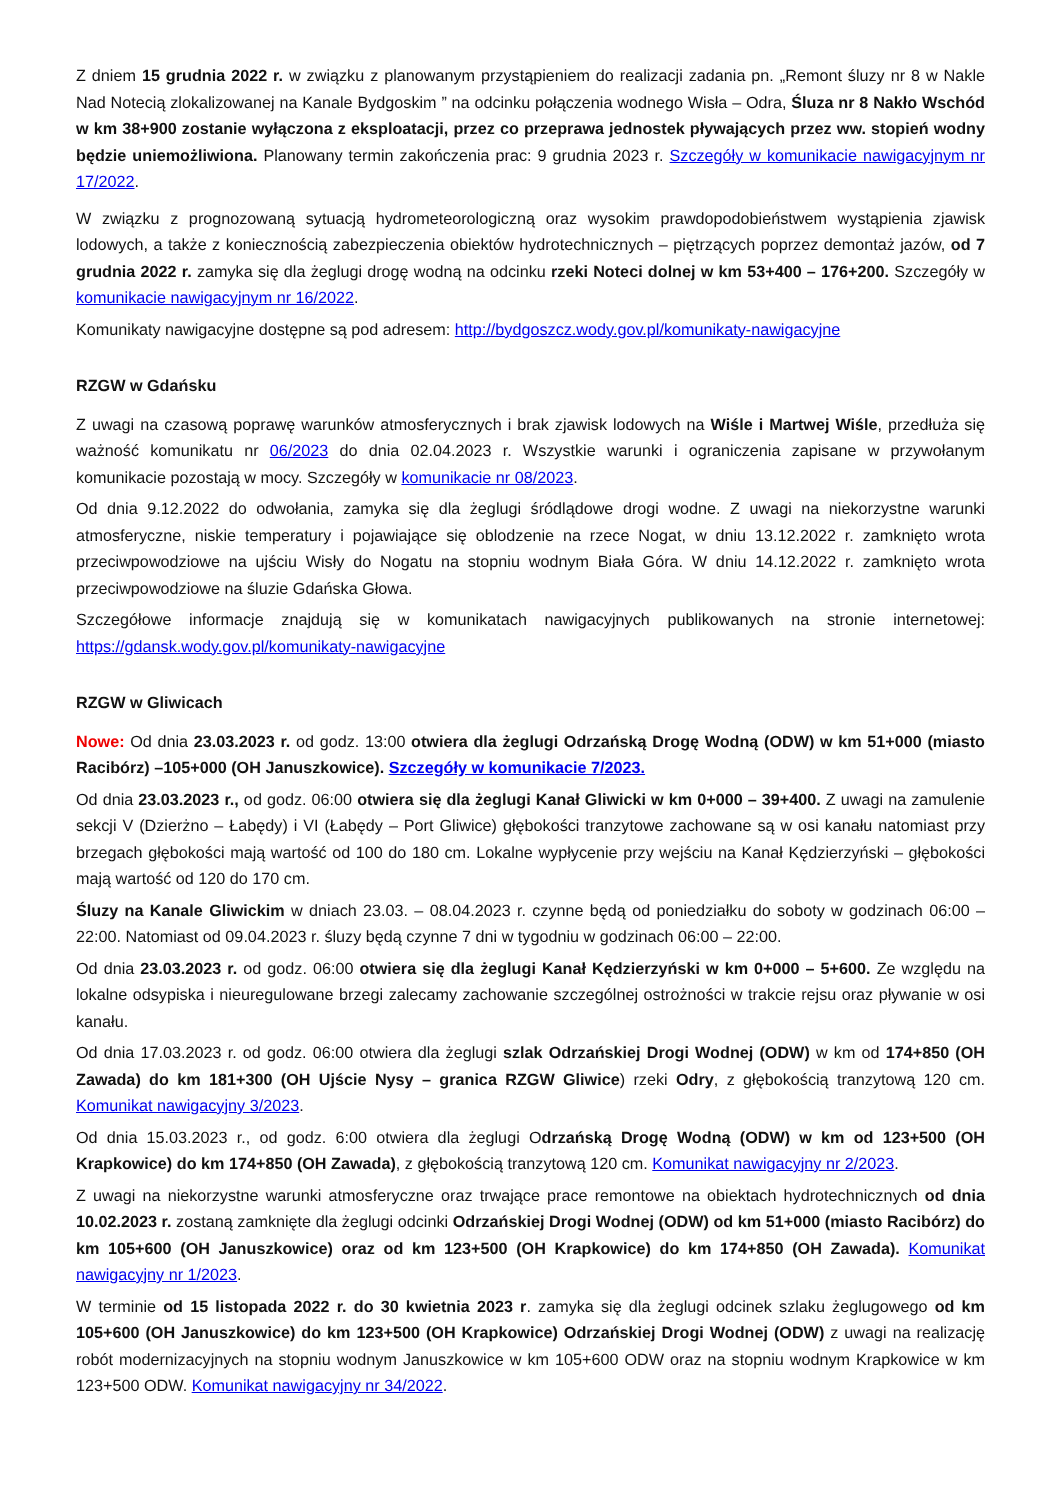Z dniem 15 grudnia 2022 r. w związku z planowanym przystąpieniem do realizacji zadania pn. „Remont śluzy nr 8 w Nakle Nad Notecią zlokalizowanej na Kanale Bydgoskim ” na odcinku połączenia wodnego Wisła – Odra, Śluza nr 8 Nakło Wschód w km 38+900 zostanie wyłączona z eksploatacji, przez co przeprawa jednostek pływających przez ww. stopień wodny będzie uniemożliwiona. Planowany termin zakończenia prac: 9 grudnia 2023 r. Szczegóły w komunikacie nawigacyjnym nr 17/2022.
W związku z prognozowaną sytuacją hydrometeorologiczną oraz wysokim prawdopodobieństwem wystąpienia zjawisk lodowych, a także z koniecznością zabezpieczenia obiektów hydrotechnicznych – piętrzących poprzez demontaż jazów, od 7 grudnia 2022 r. zamyka się dla żeglugi drogę wodną na odcinku rzeki Noteci dolnej w km 53+400 – 176+200. Szczegóły w komunikacie nawigacyjnym nr 16/2022.
Komunikaty nawigacyjne dostępne są pod adresem: http://bydgoszcz.wody.gov.pl/komunikaty-nawigacyjne
RZGW w Gdańsku
Z uwagi na czasową poprawę warunków atmosferycznych i brak zjawisk lodowych na Wiśle i Martwej Wiśle, przedłuża się ważność komunikatu nr 06/2023 do dnia 02.04.2023 r. Wszystkie warunki i ograniczenia zapisane w przywołanym komunikacie pozostają w mocy. Szczegóły w komunikacie nr 08/2023.
Od dnia 9.12.2022 do odwołania, zamyka się dla żeglugi śródlądowe drogi wodne. Z uwagi na niekorzystne warunki atmosferyczne, niskie temperatury i pojawiające się oblodzenie na rzece Nogat, w dniu 13.12.2022 r. zamknięto wrota przeciwpowodziowe na ujściu Wisły do Nogatu na stopniu wodnym Biała Góra. W dniu 14.12.2022 r. zamknięto wrota przeciwpowodziowe na śluzie Gdańska Głowa.
Szczegółowe informacje znajdują się w komunikatach nawigacyjnych publikowanych na stronie internetowej: https://gdansk.wody.gov.pl/komunikaty-nawigacyjne
RZGW w Gliwicach
Nowe: Od dnia 23.03.2023 r. od godz. 13:00 otwiera dla żeglugi Odrzańską Drogę Wodną (ODW) w km 51+000 (miasto Racibórz) –105+000 (OH Januszkowice). Szczegóły w komunikacie 7/2023.
Od dnia 23.03.2023 r., od godz. 06:00 otwiera się dla żeglugi Kanał Gliwicki w km 0+000 – 39+400. Z uwagi na zamulenie sekcji V (Dzierżno – Łabędy) i VI (Łabędy – Port Gliwice) głębokości tranzytowe zachowane są w osi kanału natomiast przy brzegach głębokości mają wartość od 100 do 180 cm. Lokalne wypłycenie przy wejściu na Kanał Kędzierzyński – głębokości mają wartość od 120 do 170 cm.
Śluzy na Kanale Gliwickim w dniach 23.03. – 08.04.2023 r. czynne będą od poniedziałku do soboty w godzinach 06:00 – 22:00. Natomiast od 09.04.2023 r. śluzy będą czynne 7 dni w tygodniu w godzinach 06:00 – 22:00.
Od dnia 23.03.2023 r. od godz. 06:00 otwiera się dla żeglugi Kanał Kędzierzyński w km 0+000 – 5+600. Ze względu na lokalne odsypiska i nieuregulowane brzegi zalecamy zachowanie szczególnej ostrożności w trakcie rejsu oraz pływanie w osi kanału.
Od dnia 17.03.2023 r. od godz. 06:00 otwiera dla żeglugi szlak Odrzańskiej Drogi Wodnej (ODW) w km od 174+850 (OH Zawada) do km 181+300 (OH Ujście Nysy – granica RZGW Gliwice) rzeki Odry, z głębokością tranzytową 120 cm. Komunikat nawigacyjny 3/2023.
Od dnia 15.03.2023 r., od godz. 6:00 otwiera dla żeglugi Odrzańską Drogę Wodną (ODW) w km od 123+500 (OH Krapkowice) do km 174+850 (OH Zawada), z głębokością tranzytową 120 cm. Komunikat nawigacyjny nr 2/2023.
Z uwagi na niekorzystne warunki atmosferyczne oraz trwające prace remontowe na obiektach hydrotechnicznych od dnia 10.02.2023 r. zostaną zamknięte dla żeglugi odcinki Odrzańskiej Drogi Wodnej (ODW) od km 51+000 (miasto Racibórz) do km 105+600 (OH Januszkowice) oraz od km 123+500 (OH Krapkowice) do km 174+850 (OH Zawada). Komunikat nawigacyjny nr 1/2023.
W terminie od 15 listopada 2022 r. do 30 kwietnia 2023 r. zamyka się dla żeglugi odcinek szlaku żeglugowego od km 105+600 (OH Januszkowice) do km 123+500 (OH Krapkowice) Odrzańskiej Drogi Wodnej (ODW) z uwagi na realizację robót modernizacyjnych na stopniu wodnym Januszkowice w km 105+600 ODW oraz na stopniu wodnym Krapkowice w km 123+500 ODW. Komunikat nawigacyjny nr 34/2022.